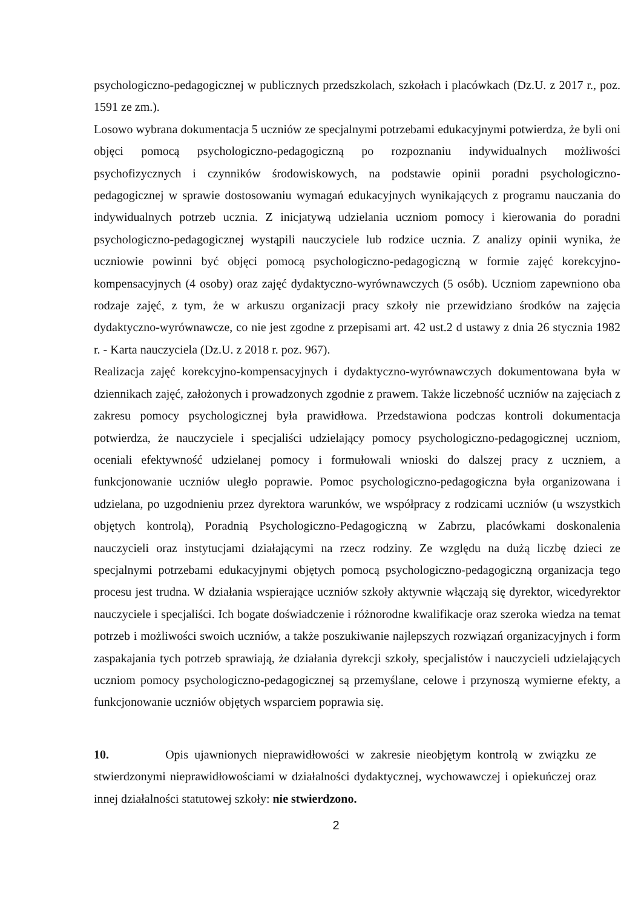psychologiczno-pedagogicznej w publicznych przedszkolach, szkołach i placówkach (Dz.U. z 2017 r., poz. 1591 ze zm.).
Losowo wybrana dokumentacja 5 uczniów ze specjalnymi potrzebami edukacyjnymi potwierdza, że byli oni objęci pomocą psychologiczno-pedagogiczną po rozpoznaniu indywidualnych możliwości psychofizycznych i czynników środowiskowych, na podstawie opinii poradni psychologiczno-pedagogicznej w sprawie dostosowaniu wymagań edukacyjnych wynikających z programu nauczania do indywidualnych potrzeb ucznia. Z inicjatywą udzielania uczniom pomocy i kierowania do poradni psychologiczno-pedagogicznej wystąpili nauczyciele lub rodzice ucznia. Z analizy opinii wynika, że uczniowie powinni być objęci pomocą psychologiczno-pedagogiczną w formie zajęć korekcyjno-kompensacyjnych (4 osoby) oraz zajęć dydaktyczno-wyrównawczych (5 osób). Uczniom zapewniono oba rodzaje zajęć, z tym, że w arkuszu organizacji pracy szkoły nie przewidziano środków na zajęcia dydaktyczno-wyrównawcze, co nie jest zgodne z przepisami art. 42 ust.2 d ustawy z dnia 26 stycznia 1982 r. - Karta nauczyciela (Dz.U. z 2018 r. poz. 967).
Realizacja zajęć korekcyjno-kompensacyjnych i dydaktyczno-wyrównawczych dokumentowana była w dziennikach zajęć, założonych i prowadzonych zgodnie z prawem. Także liczebność uczniów na zajęciach z zakresu pomocy psychologicznej była prawidłowa. Przedstawiona podczas kontroli dokumentacja potwierdza, że nauczyciele i specjaliści udzielający pomocy psychologiczno-pedagogicznej uczniom, oceniali efektywność udzielanej pomocy i formułowali wnioski do dalszej pracy z uczniem, a funkcjonowanie uczniów uległo poprawie. Pomoc psychologiczno-pedagogiczna była organizowana i udzielana, po uzgodnieniu przez dyrektora warunków, we współpracy z rodzicami uczniów (u wszystkich objętych kontrolą), Poradnią Psychologiczno-Pedagogiczną w Zabrzu, placówkami doskonalenia nauczycieli oraz instytucjami działającymi na rzecz rodziny. Ze względu na dużą liczbę dzieci ze specjalnymi potrzebami edukacyjnymi objętych pomocą psychologiczno-pedagogiczną organizacja tego procesu jest trudna. W działania wspierające uczniów szkoły aktywnie włączają się dyrektor, wicedyrektor nauczyciele i specjaliści. Ich bogate doświadczenie i różnorodne kwalifikacje oraz szeroka wiedza na temat potrzeb i możliwości swoich uczniów, a także poszukiwanie najlepszych rozwiązań organizacyjnych i form zaspakajania tych potrzeb sprawiają, że działania dyrekcji szkoły, specjalistów i nauczycieli udzielających uczniom pomocy psychologiczno-pedagogicznej są przemyślane, celowe i przynoszą wymierne efekty, a funkcjonowanie uczniów objętych wsparciem poprawia się.
10. Opis ujawnionych nieprawidłowości w zakresie nieobjętym kontrolą w związku ze stwierdzonymi nieprawidłowościami w działalności dydaktycznej, wychowawczej i opiekuńczej oraz innej działalności statutowej szkoły: nie stwierdzono.
2